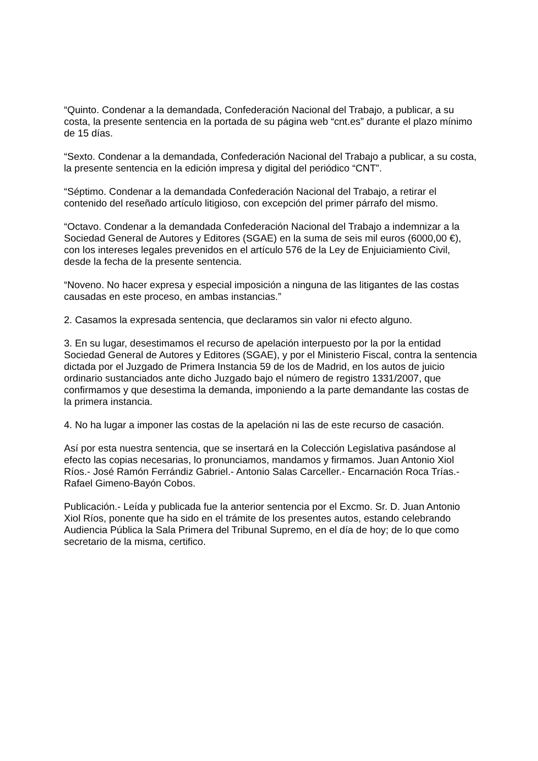“Quinto. Condenar a la demandada, Confederación Nacional del Trabajo, a publicar, a su costa, la presente sentencia en la portada de su página web “cnt.es” durante el plazo mínimo de 15 días.
“Sexto. Condenar a la demandada, Confederación Nacional del Trabajo a publicar, a su costa, la presente sentencia en la edición impresa y digital del periódico “CNT”.
“Séptimo. Condenar a la demandada Confederación Nacional del Trabajo, a retirar el contenido del reseñado artículo litigioso, con excepción del primer párrafo del mismo.
“Octavo. Condenar a la demandada Confederación Nacional del Trabajo a indemnizar a la Sociedad General de Autores y Editores (SGAE) en la suma de seis mil euros (6000,00 €), con los intereses legales prevenidos en el artículo 576 de la Ley de Enjuiciamiento Civil, desde la fecha de la presente sentencia.
“Noveno. No hacer expresa y especial imposición a ninguna de las litigantes de las costas causadas en este proceso, en ambas instancias.”
2. Casamos la expresada sentencia, que declaramos sin valor ni efecto alguno.
3. En su lugar, desestimamos el recurso de apelación interpuesto por la por la entidad Sociedad General de Autores y Editores (SGAE), y por el Ministerio Fiscal, contra la sentencia dictada por el Juzgado de Primera Instancia 59 de los de Madrid, en los autos de juicio ordinario sustanciados ante dicho Juzgado bajo el número de registro 1331/2007, que confirmamos y que desestima la demanda, imponiendo a la parte demandante las costas de la primera instancia.
4. No ha lugar a imponer las costas de la apelación ni las de este recurso de casación.
Así por esta nuestra sentencia, que se insertará en la Colección Legislativa pasándose al efecto las copias necesarias, lo pronunciamos, mandamos y firmamos. Juan Antonio Xiol Ríos.- José Ramón Ferrándiz Gabriel.- Antonio Salas Carceller.- Encarnación Roca Trías.- Rafael Gimeno-Bayón Cobos.
Publicación.- Leída y publicada fue la anterior sentencia por el Excmo. Sr. D. Juan Antonio Xiol Ríos, ponente que ha sido en el trámite de los presentes autos, estando celebrando Audiencia Pública la Sala Primera del Tribunal Supremo, en el día de hoy; de lo que como secretario de la misma, certifico.